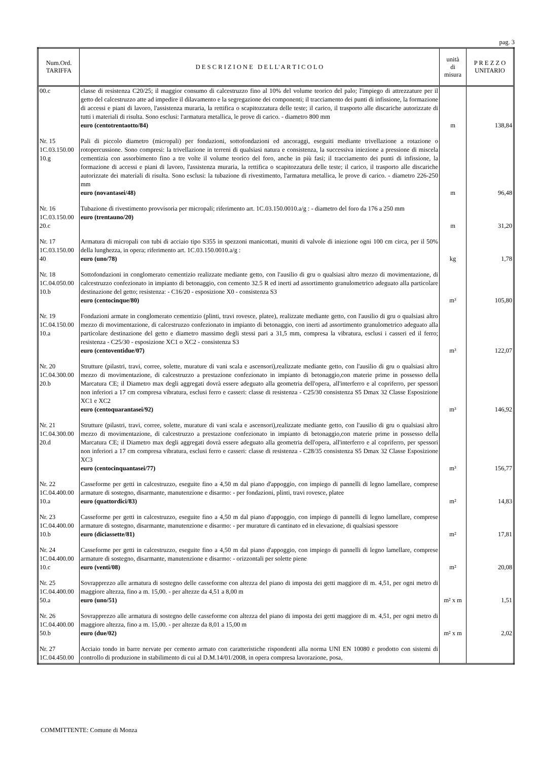pag. 3
| Num.Ord. TARIFFA | D E S C R I Z I O N E D E L L' A R T I C O L O | unità di misura | P R E Z Z O UNITARIO |
| --- | --- | --- | --- |
| 00.c | classe di resistenza C20/25; il maggior consumo di calcestruzzo fino al 10% del volume teorico del palo; l'impiego di attrezzature per il getto del calcestruzzo atte ad impedire il dilavamento e la segregazione dei componenti; il tracciamento dei punti di infissione, la formazione di accessi e piani di lavoro, l'assistenza muraria, la rettifica o scapitozzatura delle teste; il carico, il trasporto alle discariche autorizzate di tutti i materiali di risulta. Sono esclusi: l'armatura metallica, le prove di carico. - diametro 800 mm euro (centotrentaotto/84) | m | 138,84 |
| Nr. 15 1C.03.150.00 10.g | Pali di piccolo diametro (micropali) per fondazioni, sottofondazioni ed ancoraggi, eseguiti mediante trivellazione a rotazione o rotopercussione. Sono compresi: la trivellazione in terreni di qualsiasi natura e consistenza, la successiva iniezione a pressione di miscela cementizia con assorbimento fino a tre volte il volume teorico del foro, anche in più fasi; il tracciamento dei punti di infissione, la formazione di accessi e piani di lavoro, l'assistenza muraria, la rettifica o scapitozzatura delle teste; il carico, il trasporto alle discariche autorizzate dei materiali di risulta. Sono esclusi: la tubazione di rivestimento, l'armatura metallica, le prove di carico. - diametro 226-250 mm euro (novantasei/48) | m | 96,48 |
| Nr. 16 1C.03.150.00 20.c | Tubazione di rivestimento provvisoria per micropali; riferimento art. 1C.03.150.0010.a/g : - diametro del foro da 176 a 250 mm euro (trentauno/20) | m | 31,20 |
| Nr. 17 1C.03.150.00 40 | Armatura di micropali con tubi di acciaio tipo S355 in spezzoni manicottati, muniti di valvole di iniezione ogni 100 cm circa, per il 50% della lunghezza, in opera; riferimento art. 1C.03.150.0010.a/g : euro (uno/78) | kg | 1,78 |
| Nr. 18 1C.04.050.00 10.b | Sottofondazioni in conglomerato cementizio realizzate mediante getto, con l'ausilio di gru o qualsiasi altro mezzo di movimentazione, di calcestruzzo confezionato in impianto di betonaggio, con cemento 32.5 R ed inerti ad assortimento granulometrico adeguato alla particolare destinazione del getto; resistenza: - C16/20 - esposizione X0 - consistenza S3 euro (centocinque/80) | m³ | 105,80 |
| Nr. 19 1C.04.150.00 10.a | Fondazioni armate in conglomerato cementizio (plinti, travi rovesce, platee), realizzate mediante getto, con l'ausilio di gru o qualsiasi altro mezzo di movimentazione, di calcestruzzo confezionato in impianto di betonaggio, con inerti ad assortimento granulometrico adeguato alla particolare destinazione del getto e diametro massimo degli stessi pari a 31,5 mm, compresa la vibratura, esclusi i casseri ed il ferro; resistenza - C25/30 - esposizione XC1 o XC2 - consistenza S3 euro (centoventidue/07) | m³ | 122,07 |
| Nr. 20 1C.04.300.00 20.b | Strutture (pilastri, travi, corree, solette, murature di vani scala e ascensori),realizzate mediante getto, con l'ausilio di gru o qualsiasi altro mezzo di movimentazione, di calcestruzzo a prestazione confezionato in impianto di betonaggio,con materie prime in possesso della Marcatura CE; il Diametro max degli aggregati dovrà essere adeguato alla geometria dell'opera, all'interferro e al copriferro, per spessori non inferiori a 17 cm compresa vibratura, esclusi ferro e casseri: classe di resistenza - C25/30 consistenza S5 Dmax 32 Classe Esposizione XC1 e XC2 euro (centoquarantasei/92) | m³ | 146,92 |
| Nr. 21 1C.04.300.00 20.d | Strutture (pilastri, travi, corree, solette, murature di vani scala e ascensori),realizzate mediante getto, con l'ausilio di gru o qualsiasi altro mezzo di movimentazione, di calcestruzzo a prestazione confezionato in impianto di betonaggio,con materie prime in possesso della Marcatura CE; il Diametro max degli aggregati dovrà essere adeguato alla geometria dell'opera, all'interferro e al copriferro, per spessori non inferiori a 17 cm compresa vibratura, esclusi ferro e casseri: classe di resistenza - C28/35 consistenza S5 Dmax 32 Classe Esposizione XC3 euro (centocinquantasei/77) | m³ | 156,77 |
| Nr. 22 1C.04.400.00 10.a | Casseforme per getti in calcestruzzo, eseguite fino a 4,50 m dal piano d'appoggio, con impiego di pannelli di legno lamellare, comprese armature di sostegno, disarmante, manutenzione e disarmo: - per fondazioni, plinti, travi rovesce, platee euro (quattordici/83) | m² | 14,83 |
| Nr. 23 1C.04.400.00 10.b | Casseforme per getti in calcestruzzo, eseguite fino a 4,50 m dal piano d'appoggio, con impiego di pannelli di legno lamellare, comprese armature di sostegno, disarmante, manutenzione e disarmo: - per murature di cantinato ed in elevazione, di qualsiasi spessore euro (diciassette/81) | m² | 17,81 |
| Nr. 24 1C.04.400.00 10.c | Casseforme per getti in calcestruzzo, eseguite fino a 4,50 m dal piano d'appoggio, con impiego di pannelli di legno lamellare, comprese armature di sostegno, disarmante, manutenzione e disarmo: - orizzontali per solette piene euro (venti/08) | m² | 20,08 |
| Nr. 25 1C.04.400.00 50.a | Sovrapprezzo alle armatura di sostegno delle casseforme con altezza del piano di imposta dei getti maggiore di m. 4,51, per ogni metro di maggiore altezza, fino a m. 15,00. - per altezze da 4,51 a 8,00 m euro (uno/51) | m² x m | 1,51 |
| Nr. 26 1C.04.400.00 50.b | Sovrapprezzo alle armatura di sostegno delle casseforme con altezza del piano di imposta dei getti maggiore di m. 4,51, per ogni metro di maggiore altezza, fino a m. 15,00. - per altezze da 8,01 a 15,00 m euro (due/02) | m² x m | 2,02 |
| Nr. 27 1C.04.450.00 | Acciaio tondo in barre nervate per cemento armato con caratteristiche rispondenti alla norma UNI EN 10080 e prodotto con sistemi di controllo di produzione in stabilimento di cui al D.M.14/01/2008, in opera compresa lavorazione, posa, | | |
COMMITTENTE: Comune di Monza